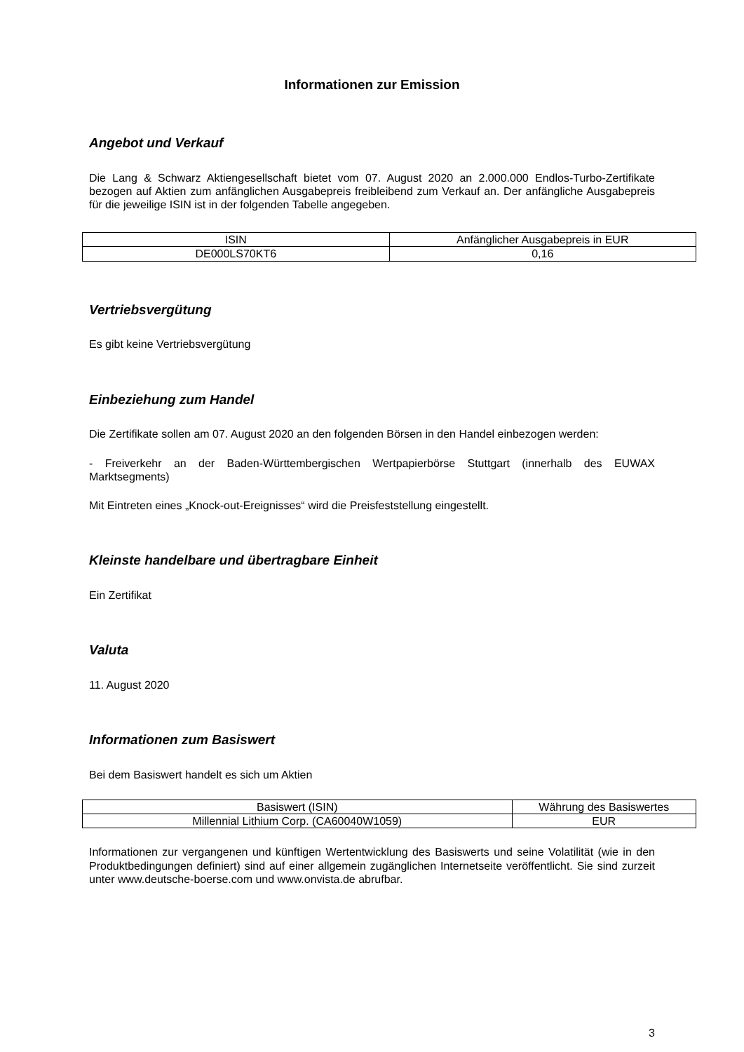Informationen zur Emission
Angebot und Verkauf
Die Lang & Schwarz Aktiengesellschaft bietet vom 07. August 2020 an 2.000.000 Endlos-Turbo-Zertifikate bezogen auf Aktien zum anfänglichen Ausgabepreis freibleibend zum Verkauf an. Der anfängliche Ausgabepreis für die jeweilige ISIN ist in der folgenden Tabelle angegeben.
| ISIN | Anfänglicher Ausgabepreis in EUR |
| DE000LS70KT6 | 0,16 |
Vertriebsvergütung
Es gibt keine Vertriebsvergütung
Einbeziehung zum Handel
Die Zertifikate sollen am 07. August 2020 an den folgenden Börsen in den Handel einbezogen werden:
- Freiverkehr an der Baden-Württembergischen Wertpapierbörse Stuttgart (innerhalb des EUWAX Marktsegments)
Mit Eintreten eines „Knock-out-Ereignisses“ wird die Preisfeststellung eingestellt.
Kleinste handelbare und übertragbare Einheit
Ein Zertifikat
Valuta
11. August 2020
Informationen zum Basiswert
Bei dem Basiswert handelt es sich um Aktien
| Basiswert (ISIN) | Währung des Basiswertes |
| Millennial Lithium Corp. (CA60040W1059) | EUR |
Informationen zur vergangenen und künftigen Wertentwicklung des Basiswerts und seine Volatilität (wie in den Produktbedingungen definiert) sind auf einer allgemein zugänglichen Internetseite veröffentlicht. Sie sind zurzeit unter www.deutsche-boerse.com und www.onvista.de abrufbar.
3